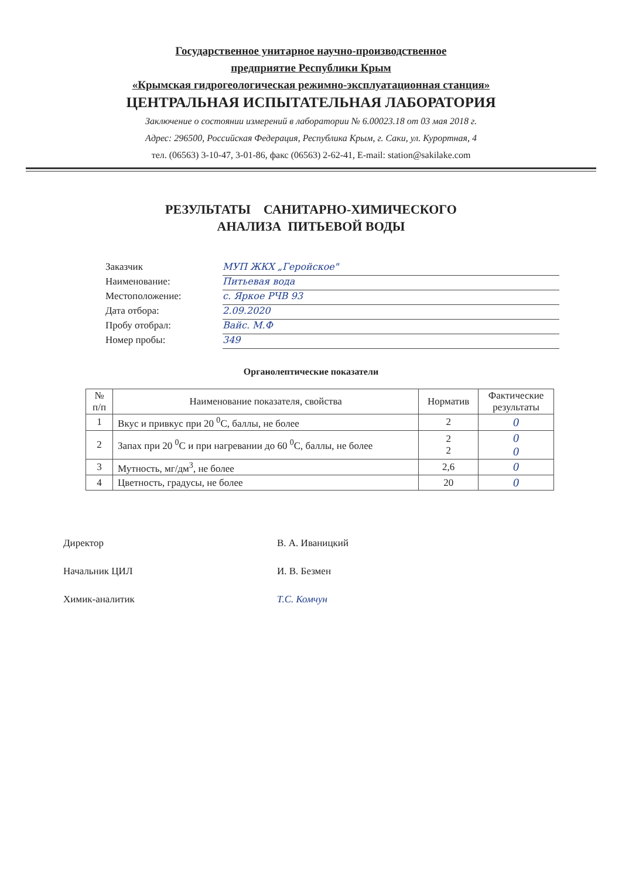Государственное унитарное научно-производственное
предприятие Республики Крым
«Крымская гидрогеологическая режимно-эксплуатационная станция»
ЦЕНТРАЛЬНАЯ ИСПЫТАТЕЛЬНАЯ ЛАБОРАТОРИЯ
Заключение о состоянии измерений в лаборатории № 6.00023.18 от 03 мая 2018 г.
Адрес: 296500, Российская Федерация, Республика Крым, г. Саки, ул. Курортная, 4
тел. (06563) 3-10-47, 3-01-86, факс (06563) 2-62-41, E-mail: station@sakilake.com
РЕЗУЛЬТАТЫ САНИТАРНО-ХИМИЧЕСКОГО
АНАЛИЗА ПИТЬЕВОЙ ВОДЫ
Заказчик МУП ЖКХ „Геройское"
Наименование: Питьевая вода
Местоположение: с. Яркое РЧВ 93
Дата отбора: 2.09.2020
Пробу отобрал: Вайс. М.Ф
Номер пробы: 349
Органолептические показатели
| № п/п | Наименование показателя, свойства | Норматив | Фактические результаты |
| --- | --- | --- | --- |
| 1 | Вкус и привкус при 20 <sup>0</sup>С, баллы, не более | 2 | 0 |
| 2 | Запах при 20 <sup>0</sup>С и при нагревании до 60 <sup>0</sup>С, баллы, не более | 2 2 | 0 0 |
| 3 | Мутность, мг/дм<sup>3</sup>, не более | 2,6 | 0 |
| 4 | Цветность, градусы, не более | 20 | 0 |
Директор В. А. Иваницкий
Начальник ЦИЛ И. В. Безмен
Химик-аналитик Т.С. Комчун